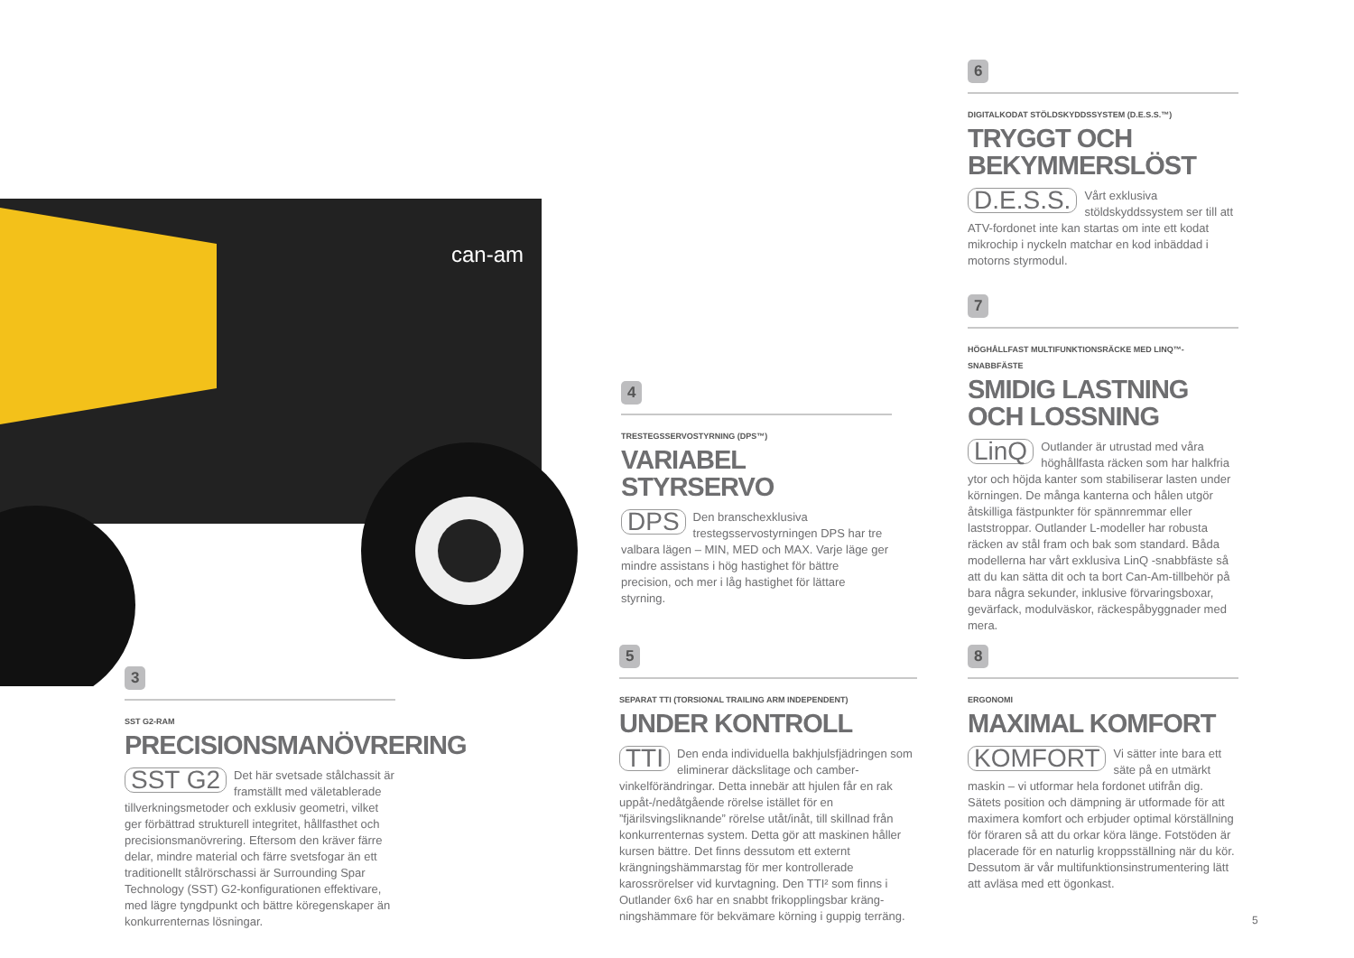can-am
3
SST G2-RAM
PRECISIONSMANÖVRERING
SST G2 Det här svetsade stålchassit är framställt med väletablerade tillverkningsmetoder och exklusiv geometri, vilket ger förbättrad strukturell integritet, hållfasthet och precisionsmanövrering. Eftersom den kräver färre delar, mindre material och färre svetsfogar än ett traditionellt stålrörschassi är Surrounding Spar Technology (SST) G2-konfigurationen effektivare, med lägre tyngdpunkt och bättre köregenskaper än konkurrenternas lösningar.
4
TRESTEGSSERVOSTYRNING (DPS™)
VARIABEL STYRSERVO
DPS Den branschexklusiva trestegsservostyrningen DPS har tre valbara lägen – MIN, MED och MAX. Varje läge ger mindre assistans i hög hastighet för bättre precision, och mer i låg hastighet för lättare styrning.
5
SEPARAT TTI (TORSIONAL TRAILING ARM INDEPENDENT)
UNDER KONTROLL
TTI Den enda individuella bakhjulsfjädringen som eliminerar däckslitage och camber-vinkelförändringar. Detta innebär att hjulen får en rak uppåt-/nedåtgående rörelse istället för en ”fjärilsvingsliknande” rörelse utåt/inåt, till skillnad från konkurrenternas system. Detta gör att maskinen håller kursen bättre. Det finns dessutom ett externt krängningshämmarstag för mer kontrollerade karossrörelser vid kurvtagning. Den TTI² som finns i Outlander 6x6 har en snabbt frikopplingsbar kräng-ningshämmare för bekvämare körning i guppig terräng.
6
DIGITALKODAT STÖLDSKYDDSSYSTEM (D.E.S.S.™)
TRYGGT OCH
BEKYMMERSLÖST
D.E.S.S. Vårt exklusiva stöldskyddssystem ser till att ATV-fordonet inte kan startas om inte ett kodat mikrochip i nyckeln matchar en kod inbäddad i motorns styrmodul.
7
HÖGHÅLLFAST MULTIFUNKTIONSRÄCKE MED LINQ™-SNABBFÄSTE
SMIDIG LASTNING
OCH LOSSNING
LinQ Outlander är utrustad med våra höghållfasta räcken som har halkfria ytor och höjda kanter som stabiliserar lasten under körningen. De många kanterna och hålen utgör åtskilliga fästpunkter för spännremmar eller laststroppar. Outlander L-modeller har robusta räcken av stål fram och bak som standard. Båda modellerna har vårt exklusiva LinQ -snabbfäste så att du kan sätta dit och ta bort Can-Am-tillbehör på bara några sekunder, inklusive förvaringsboxar, gevärfack, modulväskor, räckespåbyggnader med mera.
8
ERGONOMI
MAXIMAL KOMFORT
KOMFORT Vi sätter inte bara ett säte på en utmärkt maskin – vi utformar hela fordonet utifrån dig. Sätets position och dämpning är utformade för att maximera komfort och erbjuder optimal körställning för föraren så att du orkar köra länge. Fotstöden är placerade för en naturlig kroppsställning när du kör. Dessutom är vår multifunktionsinstrumentering lätt att avläsa med ett ögonkast.
5